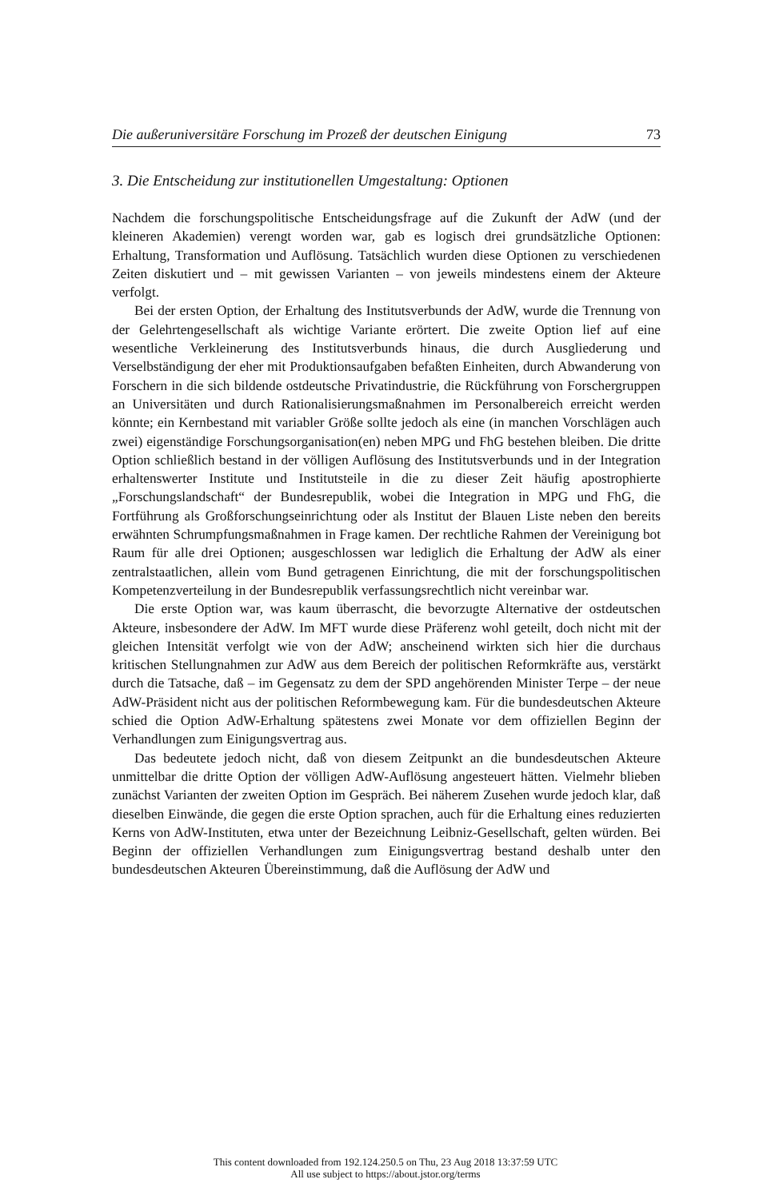Die außeruniversitäre Forschung im Prozeß der deutschen Einigung 73
3. Die Entscheidung zur institutionellen Umgestaltung: Optionen
Nachdem die forschungspolitische Entscheidungsfrage auf die Zukunft der AdW (und der kleineren Akademien) verengt worden war, gab es logisch drei grundsätzliche Optionen: Erhaltung, Transformation und Auflösung. Tatsächlich wurden diese Optionen zu verschiedenen Zeiten diskutiert und – mit gewissen Varianten – von jeweils mindestens einem der Akteure verfolgt.
Bei der ersten Option, der Erhaltung des Institutsverbunds der AdW, wurde die Trennung von der Gelehrtengesellschaft als wichtige Variante erörtert. Die zweite Option lief auf eine wesentliche Verkleinerung des Institutsverbunds hinaus, die durch Ausgliederung und Verselbständigung der eher mit Produktionsaufgaben befaßten Einheiten, durch Abwanderung von Forschern in die sich bildende ostdeutsche Privatindustrie, die Rückführung von Forschergruppen an Universitäten und durch Rationalisierungsmaßnahmen im Personalbereich erreicht werden könnte; ein Kernbestand mit variabler Größe sollte jedoch als eine (in manchen Vorschlägen auch zwei) eigenständige Forschungsorganisation(en) neben MPG und FhG bestehen bleiben. Die dritte Option schließlich bestand in der völligen Auflösung des Institutsverbunds und in der Integration erhaltenswerter Institute und Institutsteile in die zu dieser Zeit häufig apostrophierte „Forschungslandschaft“ der Bundesrepublik, wobei die Integration in MPG und FhG, die Fortführung als Großforschungseinrichtung oder als Institut der Blauen Liste neben den bereits erwähnten Schrumpfungsmaßnahmen in Frage kamen. Der rechtliche Rahmen der Vereinigung bot Raum für alle drei Optionen; ausgeschlossen war lediglich die Erhaltung der AdW als einer zentralstaatlichen, allein vom Bund getragenen Einrichtung, die mit der forschungspolitischen Kompetenzverteilung in der Bundesrepublik verfassungsrechtlich nicht vereinbar war.
Die erste Option war, was kaum überrascht, die bevorzugte Alternative der ostdeutschen Akteure, insbesondere der AdW. Im MFT wurde diese Präferenz wohl geteilt, doch nicht mit der gleichen Intensität verfolgt wie von der AdW; anscheinend wirkten sich hier die durchaus kritischen Stellungnahmen zur AdW aus dem Bereich der politischen Reformkräfte aus, verstärkt durch die Tatsache, daß – im Gegensatz zu dem der SPD angehörenden Minister Terpe – der neue AdW-Präsident nicht aus der politischen Reformbewegung kam. Für die bundesdeutschen Akteure schied die Option AdW-Erhaltung spätestens zwei Monate vor dem offiziellen Beginn der Verhandlungen zum Einigungsvertrag aus.
Das bedeutete jedoch nicht, daß von diesem Zeitpunkt an die bundesdeutschen Akteure unmittelbar die dritte Option der völligen AdW-Auflösung angesteuert hätten. Vielmehr blieben zunächst Varianten der zweiten Option im Gespräch. Bei näherem Zusehen wurde jedoch klar, daß dieselben Einwände, die gegen die erste Option sprachen, auch für die Erhaltung eines reduzierten Kerns von AdW-Instituten, etwa unter der Bezeichnung Leibniz-Gesellschaft, gelten würden. Bei Beginn der offiziellen Verhandlungen zum Einigungsvertrag bestand deshalb unter den bundesdeutschen Akteuren Übereinstimmung, daß die Auflösung der AdW und
This content downloaded from 192.124.250.5 on Thu, 23 Aug 2018 13:37:59 UTC
All use subject to https://about.jstor.org/terms